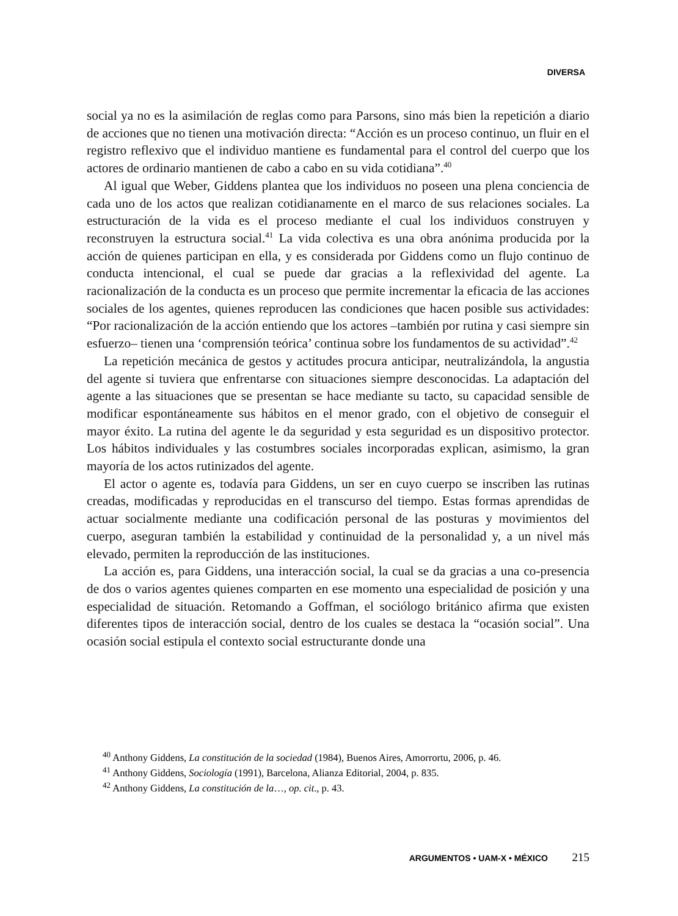DIVERSA
social ya no es la asimilación de reglas como para Parsons, sino más bien la repetición a diario de acciones que no tienen una motivación directa: “Acción es un proceso continuo, un fluir en el registro reflexivo que el individuo mantiene es fundamental para el control del cuerpo que los actores de ordinario mantienen de cabo a cabo en su vida cotidiana”.<sup>40</sup>
Al igual que Weber, Giddens plantea que los individuos no poseen una plena conciencia de cada uno de los actos que realizan cotidianamente en el marco de sus relaciones sociales. La estructuración de la vida es el proceso mediante el cual los individuos construyen y reconstruyen la estructura social.<sup>41</sup> La vida colectiva es una obra anónima producida por la acción de quienes participan en ella, y es considerada por Giddens como un flujo continuo de conducta intencional, el cual se puede dar gracias a la reflexividad del agente. La racionalización de la conducta es un proceso que permite incrementar la eficacia de las acciones sociales de los agentes, quienes reproducen las condiciones que hacen posible sus actividades: “Por racionalización de la acción entiendo que los actores –también por rutina y casi siempre sin esfuerzo– tienen una ‘comprensión teórica’ continua sobre los fundamentos de su actividad”.<sup>42</sup>
La repetición mecánica de gestos y actitudes procura anticipar, neutralizándola, la angustia del agente si tuviera que enfrentarse con situaciones siempre desconocidas. La adaptación del agente a las situaciones que se presentan se hace mediante su tacto, su capacidad sensible de modificar espontáneamente sus hábitos en el menor grado, con el objetivo de conseguir el mayor éxito. La rutina del agente le da seguridad y esta seguridad es un dispositivo protector. Los hábitos individuales y las costumbres sociales incorporadas explican, asimismo, la gran mayoría de los actos rutinizados del agente.
El actor o agente es, todavía para Giddens, un ser en cuyo cuerpo se inscriben las rutinas creadas, modificadas y reproducidas en el transcurso del tiempo. Estas formas aprendidas de actuar socialmente mediante una codificación personal de las posturas y movimientos del cuerpo, aseguran también la estabilidad y continuidad de la personalidad y, a un nivel más elevado, permiten la reproducción de las instituciones.
La acción es, para Giddens, una interacción social, la cual se da gracias a una co-presencia de dos o varios agentes quienes comparten en ese momento una especialidad de posición y una especialidad de situación. Retomando a Goffman, el sociólogo británico afirma que existen diferentes tipos de interacción social, dentro de los cuales se destaca la “ocasión social”. Una ocasión social estipula el contexto social estructurante donde una
<sup>40</sup> Anthony Giddens, La constitución de la sociedad (1984), Buenos Aires, Amorrortu, 2006, p. 46.
<sup>41</sup> Anthony Giddens, Sociología (1991), Barcelona, Alianza Editorial, 2004, p. 835.
<sup>42</sup> Anthony Giddens, La constitución de la…, op. cit., p. 43.
ARGUMENTOS • UAM-X • MÉXICO 215